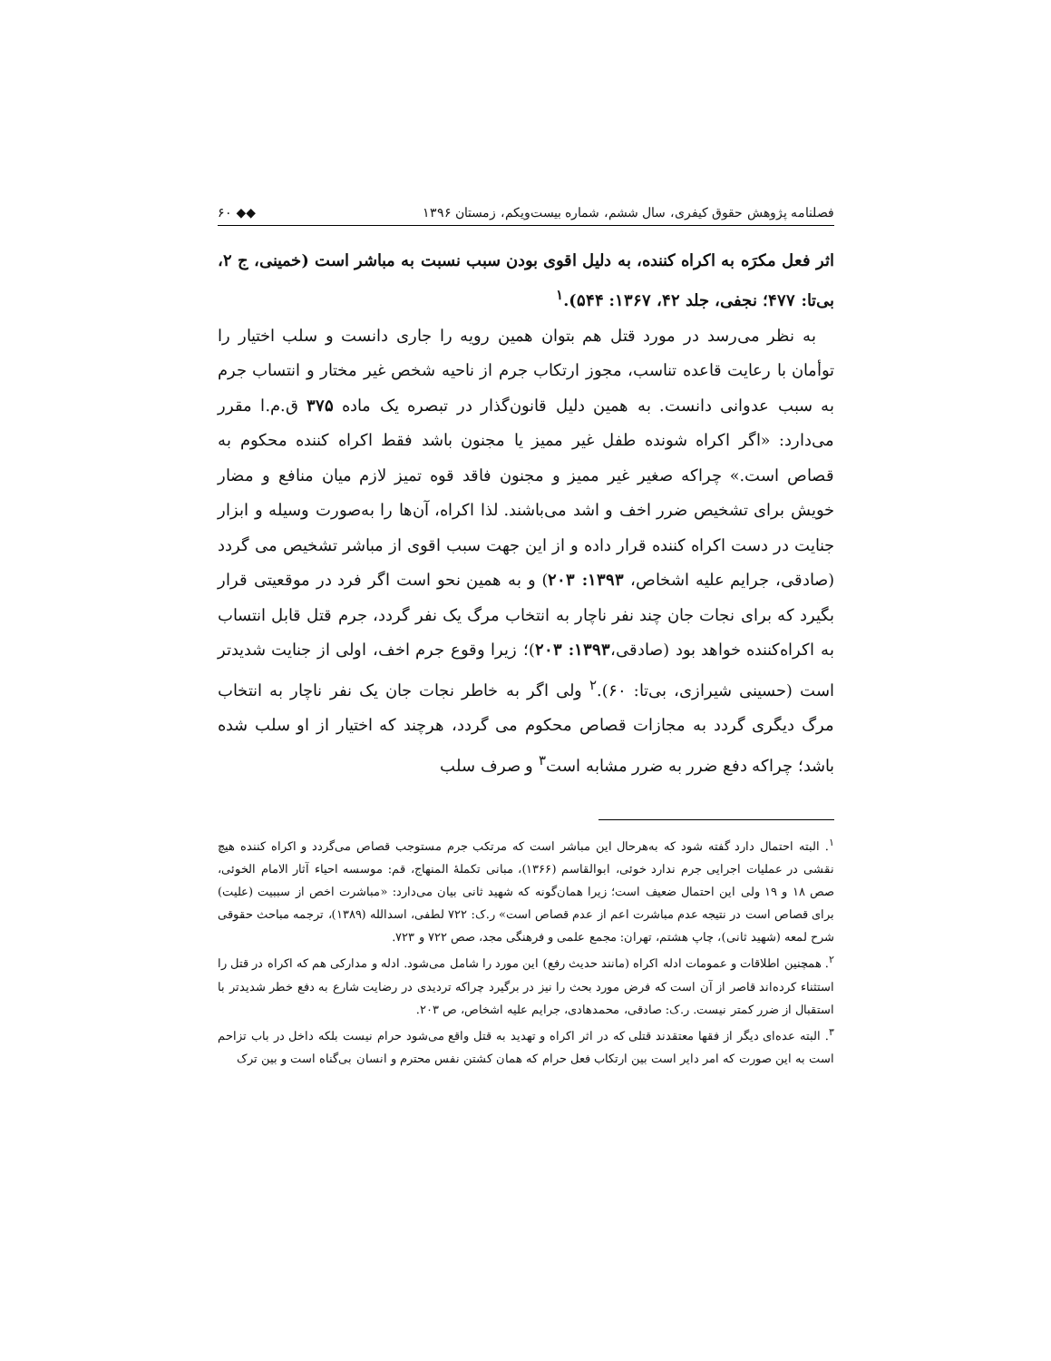فصلنامه پژوهش حقوق کیفری، سال ششم، شماره بیست‌ویکم، زمستان ۱۳۹۶ ◆◆ ۶۰
اثر فعل مکرَه به اکراه کننده، به دلیل اقوی بودن سبب نسبت به مباشر است (خمینی، ج ۲، بی‌تا: ۴۷۷؛ نجفی، جلد ۴۲، ۱۳۶۷: ۵۴۴).<sup>۱</sup>
به نظر می‌رسد در مورد قتل هم بتوان همین رویه را جاری دانست و سلب اختیار را توأمان با رعایت قاعده تناسب، مجوز ارتکاب جرم از ناحیه شخص غیر مختار و انتساب جرم به سبب عدوانی دانست. به همین دلیل قانون‌گذار در تبصره یک ماده ۳۷۵ ق.م.ا مقرر می‌دارد: «اگر اکراه شونده طفل غیر ممیز یا مجنون باشد فقط اکراه کننده محکوم به قصاص است.» چراکه صغیر غیر ممیز و مجنون فاقد قوه تمیز لازم میان منافع و مضار خویش برای تشخیص ضرر اخف و اشد می‌باشند. لذا اکراه، آن‌ها را به‌صورت وسیله و ابزار جنایت در دست اکراه کننده قرار داده و از این جهت سبب اقوی از مباشر تشخیص می گردد (صادقی، جرایم علیه اشخاص، ۱۳۹۳: ۲۰۳) و به همین نحو است اگر فرد در موقعیتی قرار بگیرد که برای نجات جان چند نفر ناچار به انتخاب مرگ یک نفر گردد، جرم قتل قابل انتساب به اکراه‌کننده خواهد بود (صادقی،۱۳۹۳: ۲۰۳)؛ زیرا وقوع جرم اخف، اولی از جنایت شدیدتر است (حسینی شیرازی، بی‌تا: ۶۰).<sup>۲</sup> ولی اگر به خاطر نجات جان یک نفر ناچار به انتخاب مرگ دیگری گردد به مجازات قصاص محکوم می گردد، هرچند که اختیار از او سلب شده باشد؛ چراکه دفع ضرر به ضرر مشابه است<sup>۳</sup> و صرف سلب
<sup>۱</sup>. البته احتمال دارد گفته شود که به‌هرحال این مباشر است که مرتکب جرم مستوجب قصاص می‌گردد و اکراه کننده هیچ نقشی در عملیات اجرایی جرم ندارد خوئی، ابوالقاسم (۱۳۶۶)، مبانی تکملهٔ المنهاج، قم: موسسه احیاء آثار الامام الخوئی، صص ۱۸ و ۱۹ ولی این احتمال ضعیف است؛ زیرا همان‌گونه که شهید ثانی بیان می‌دارد: «مباشرت اخص از سببیت (علیت) برای قصاص است در نتیجه عدم مباشرت اعم از عدم قصاص است» ر.ک: ۷۲۲ لطفی، اسدالله (۱۳۸۹)، ترجمه مباحث حقوقی شرح لمعه (شهید ثانی)، چاپ هشتم، تهران: مجمع علمی و فرهنگی مجد، صص ۷۲۲ و ۷۲۳.
<sup>۲</sup>. همچنین اطلاقات و عمومات ادله اکراه (مانند حدیث رفع) این مورد را شامل می‌شود. ادله و مدارکی هم که اکراه در قتل را استثناء کرده‌اند قاصر از آن است که فرض مورد بحث را نیز در برگیرد چراکه تردیدی در رضایت شارع به دفع خطر شدیدتر با استقبال از ضرر کمتر نیست. ر.ک: صادقی، محمدهادی، جرایم علیه اشخاص، ص ۲۰۳.
<sup>۳</sup>. البته عده‌ای دیگر از فقها معتقدند قتلی که در اثر اکراه و تهدید به قتل واقع می‌شود حرام نیست بلکه داخل در باب تزاحم است به این صورت که امر دایر است بین ارتکاب فعل حرام که همان کشتن نفس محترم و انسان بی‌گناه است و بین ترک